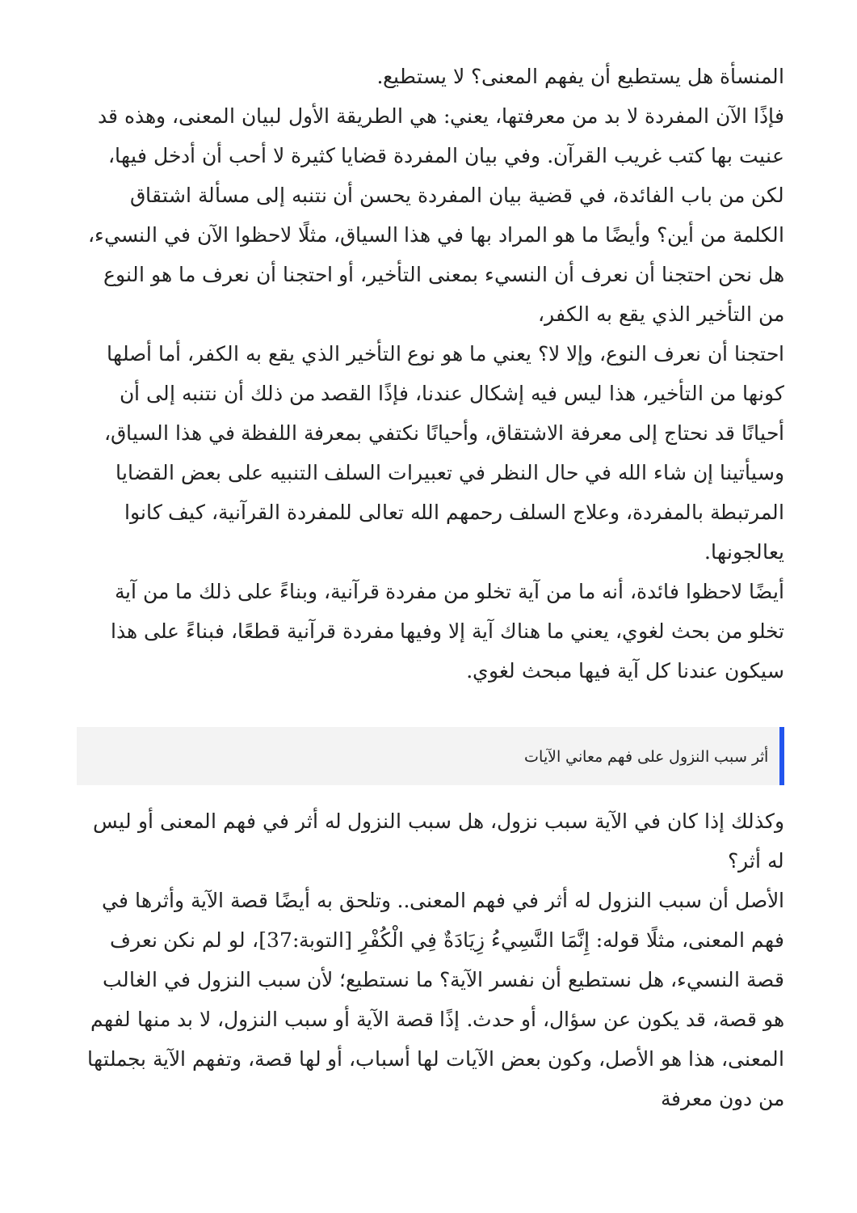المنسأة هل يستطيع أن يفهم المعنى؟ لا يستطيع.
فإذًا الآن المفردة لا بد من معرفتها، يعني: هي الطريقة الأول لبيان المعنى، وهذه قد عنيت بها كتب غريب القرآن. وفي بيان المفردة قضايا كثيرة لا أحب أن أدخل فيها، لكن من باب الفائدة، في قضية بيان المفردة يحسن أن نتنبه إلى مسألة اشتقاق الكلمة من أين؟ وأيضًا ما هو المراد بها في هذا السياق، مثلًا لاحظوا الآن في النسيء، هل نحن احتجنا أن نعرف أن النسيء بمعنى التأخير، أو احتجنا أن نعرف ما هو النوع من التأخير الذي يقع به الكفر،
احتجنا أن نعرف النوع، وإلا لا؟ يعني ما هو نوع التأخير الذي يقع به الكفر، أما أصلها كونها من التأخير، هذا ليس فيه إشكال عندنا، فإذًا القصد من ذلك أن نتنبه إلى أن أحيانًا قد نحتاج إلى معرفة الاشتقاق، وأحيانًا نكتفي بمعرفة اللفظة في هذا السياق، وسيأتينا إن شاء الله في حال النظر في تعبيرات السلف التنبيه على بعض القضايا المرتبطة بالمفردة، وعلاج السلف رحمهم الله تعالى للمفردة القرآنية، كيف كانوا يعالجونها.
أيضًا لاحظوا فائدة، أنه ما من آية تخلو من مفردة قرآنية، وبناءً على ذلك ما من آية تخلو من بحث لغوي، يعني ما هناك آية إلا وفيها مفردة قرآنية قطعًا، فبناءً على هذا سيكون عندنا كل آية فيها مبحث لغوي.
أثر سبب النزول على فهم معاني الآيات
وكذلك إذا كان في الآية سبب نزول، هل سبب النزول له أثر في فهم المعنى أو ليس له أثر؟
الأصل أن سبب النزول له أثر في فهم المعنى.. وتلحق به أيضًا قصة الآية وأثرها في فهم المعنى، مثلًا قوله: إِنَّمَا النَّسِيءُ زِيَادَةٌ فِي الْكُفْرِ [التوبة:37]، لو لم نكن نعرف قصة النسيء، هل نستطيع أن نفسر الآية؟ ما نستطيع؛ لأن سبب النزول في الغالب هو قصة، قد يكون عن سؤال، أو حدث. إذًا قصة الآية أو سبب النزول، لا بد منها لفهم المعنى، هذا هو الأصل، وكون بعض الآيات لها أسباب، أو لها قصة، وتفهم الآية بجملتها من دون معرفة